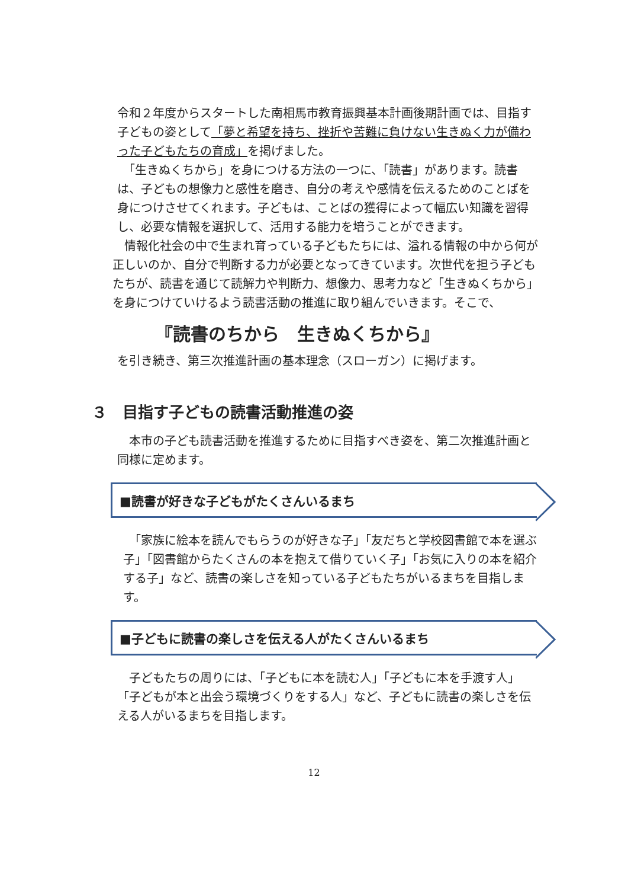令和２年度からスタートした南相馬市教育振興基本計画後期計画では、目指す子どもの姿として「夢と希望を持ち、挫折や苦難に負けない生きぬく力が備わった子どもたちの育成」を掲げました。
　「生きぬくちから」を身につける方法の一つに、「読書」があります。読書は、子どもの想像力と感性を磨き、自分の考えや感情を伝えるためのことばを身につけさせてくれます。子どもは、ことばの獲得によって幅広い知識を習得し、必要な情報を選択して、活用する能力を培うことができます。
　情報化社会の中で生まれ育っている子どもたちには、溢れる情報の中から何が正しいのか、自分で判断する力が必要となってきています。次世代を担う子どもたちが、読書を通じて読解力や判断力、想像力、思考力など「生きぬくちから」を身につけていけるよう読書活動の推進に取り組んでいきます。そこで、
『読書のちから　生きぬくちから』
を引き続き、第三次推進計画の基本理念（スローガン）に掲げます。
３　目指す子どもの読書活動推進の姿
　本市の子ども読書活動を推進するために目指すべき姿を、第二次推進計画と同様に定めます。
■読書が好きな子どもがたくさんいるまち
　「家族に絵本を読んでもらうのが好きな子」「友だちと学校図書館で本を選ぶ子」「図書館からたくさんの本を抱えて借りていく子」「お気に入りの本を紹介する子」など、読書の楽しさを知っている子どもたちがいるまちを目指します。
■子どもに読書の楽しさを伝える人がたくさんいるまち
　子どもたちの周りには、「子どもに本を読む人」「子どもに本を手渡す人」「子どもが本と出会う環境づくりをする人」など、子どもに読書の楽しさを伝える人がいるまちを目指します。
12